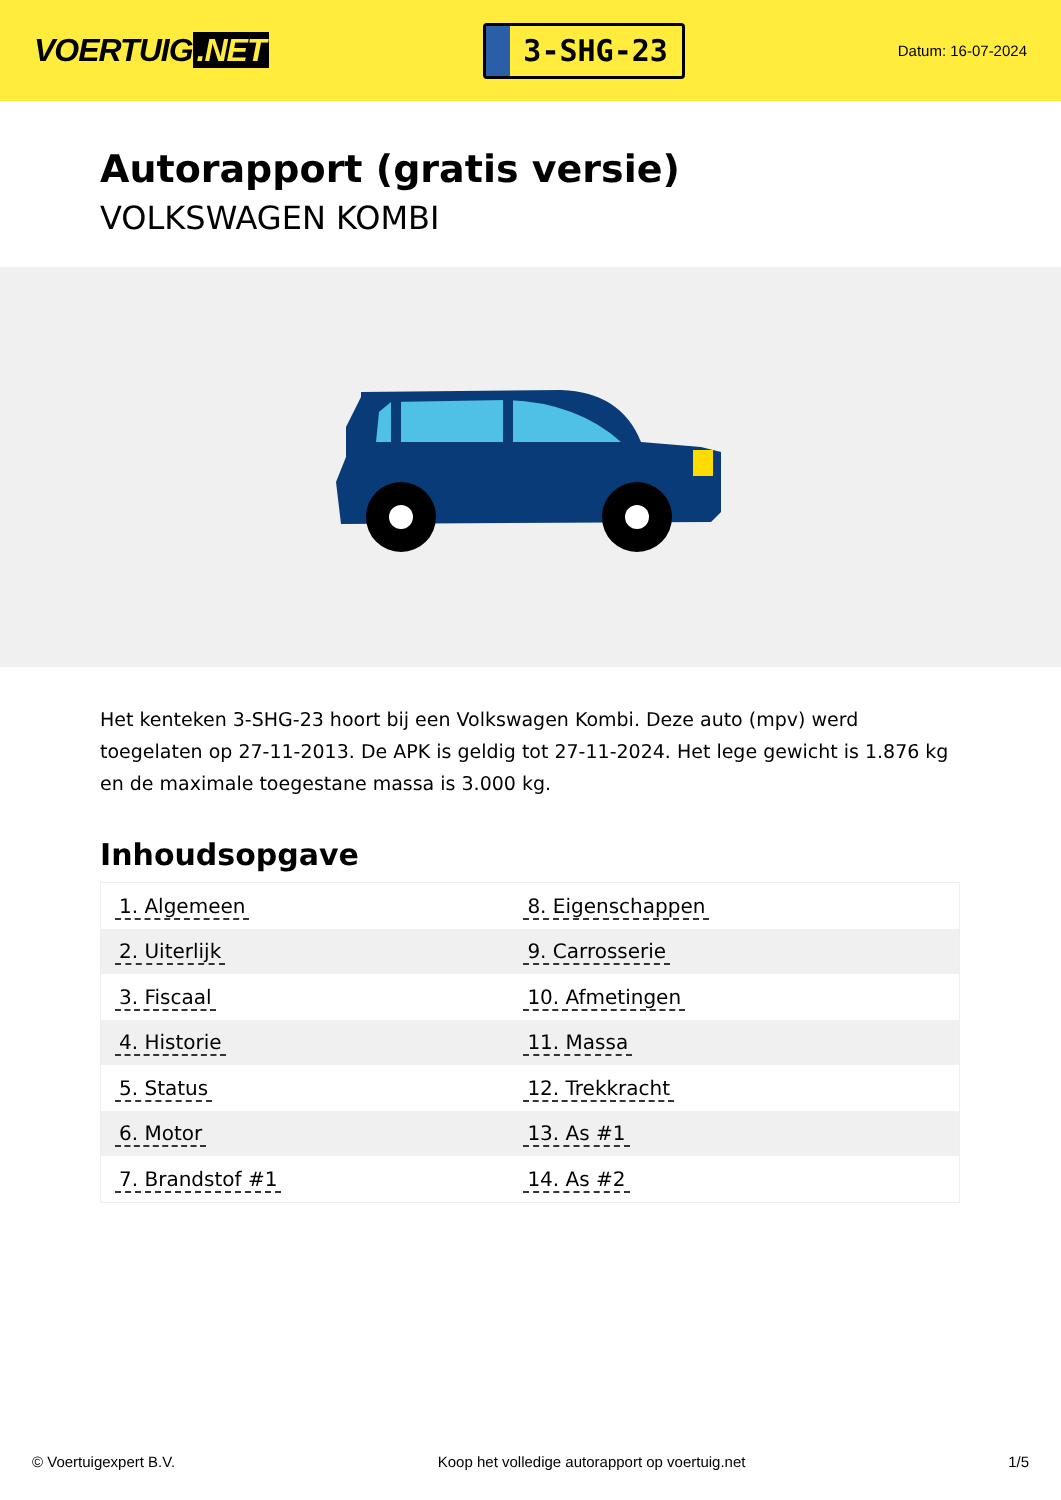VOERTUIG.NET
3-SHG-23
Datum: 16-07-2024
Autorapport (gratis versie)
VOLKSWAGEN KOMBI
Het kenteken 3-SHG-23 hoort bij een Volkswagen Kombi. Deze auto (mpv) werd toegelaten op 27-11-2013. De APK is geldig tot 27-11-2024. Het lege gewicht is 1.876 kg en de maximale toegestane massa is 3.000 kg.
Inhoudsopgave
| 1. Algemeen | 8. Eigenschappen |
| 2. Uiterlijk | 9. Carrosserie |
| 3. Fiscaal | 10. Afmetingen |
| 4. Historie | 11. Massa |
| 5. Status | 12. Trekkracht |
| 6. Motor | 13. As #1 |
| 7. Brandstof #1 | 14. As #2 |
© Voertuigexpert B.V. Koop het volledige autorapport op voertuig.net 1/5